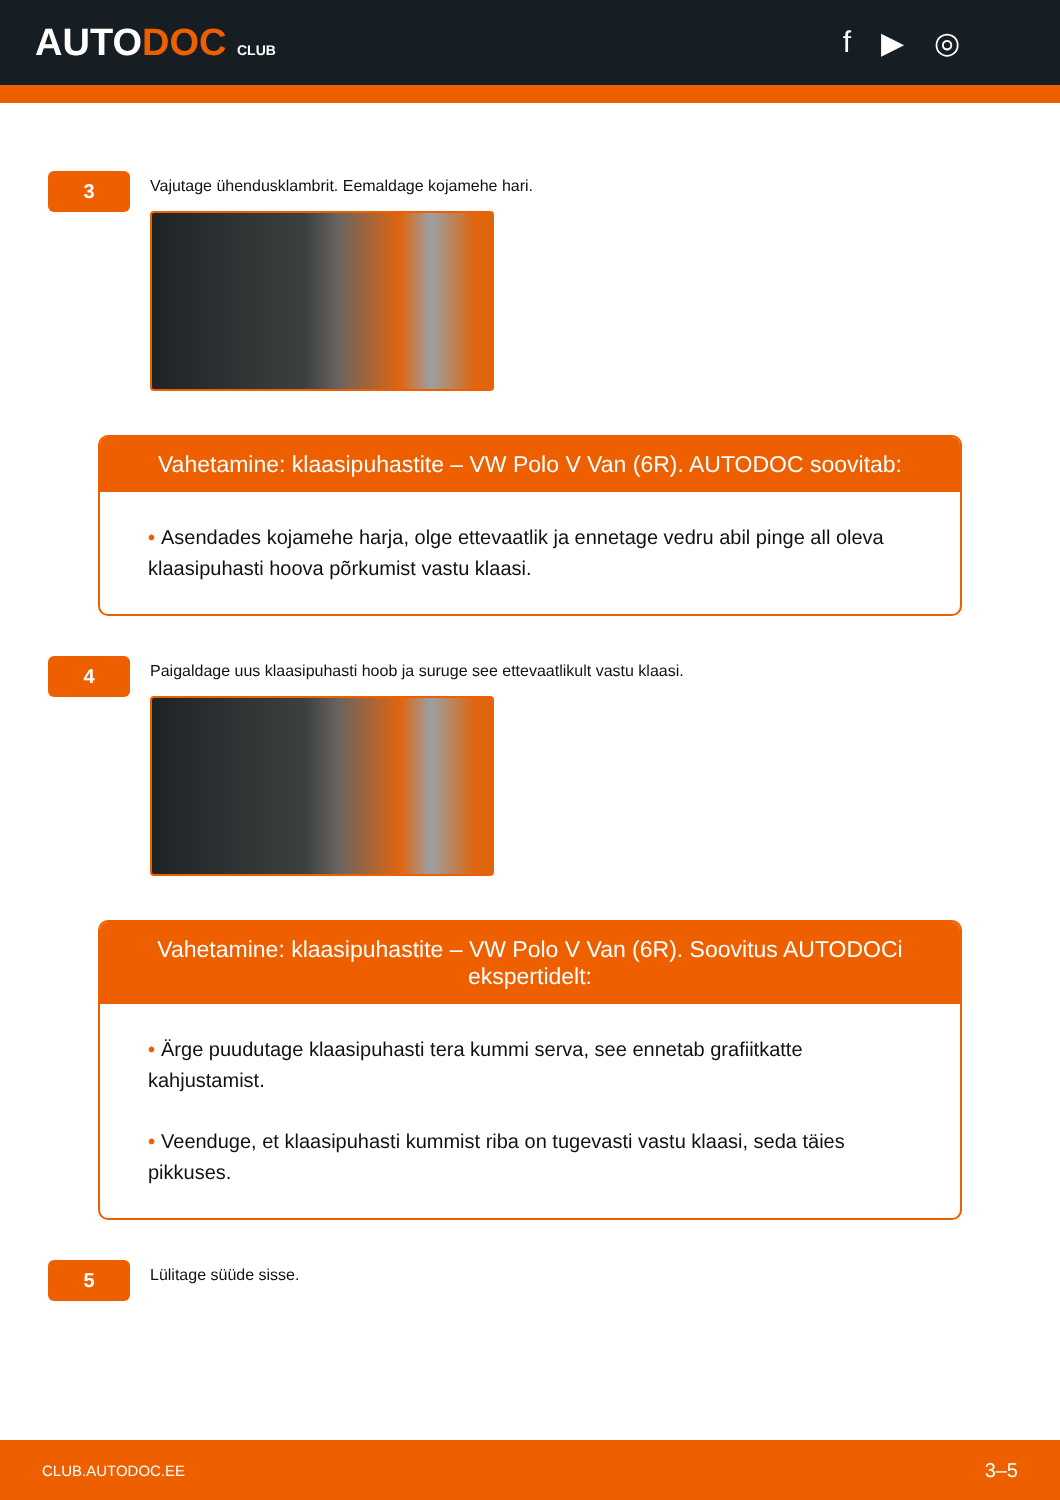AUTODOC CLUB
f ▶ ◎
3
Vajutage ühendusklambrit. Eemaldage kojamehe hari.
Vahetamine: klaasipuhastite – VW Polo V Van (6R). AUTODOC soovitab:
• Asendades kojamehe harja, olge ettevaatlik ja ennetage vedru abil pinge all oleva klaasipuhasti hoova põrkumist vastu klaasi.
4
Paigaldage uus klaasipuhasti hoob ja suruge see ettevaatlikult vastu klaasi.
Vahetamine: klaasipuhastite – VW Polo V Van (6R). Soovitus AUTODOCi ekspertidelt:
• Ärge puudutage klaasipuhasti tera kummi serva, see ennetab grafiitkatte kahjustamist.
• Veenduge, et klaasipuhasti kummist riba on tugevasti vastu klaasi, seda täies pikkuses.
5
Lülitage süüde sisse.
CLUB.AUTODOC.EE 3–5